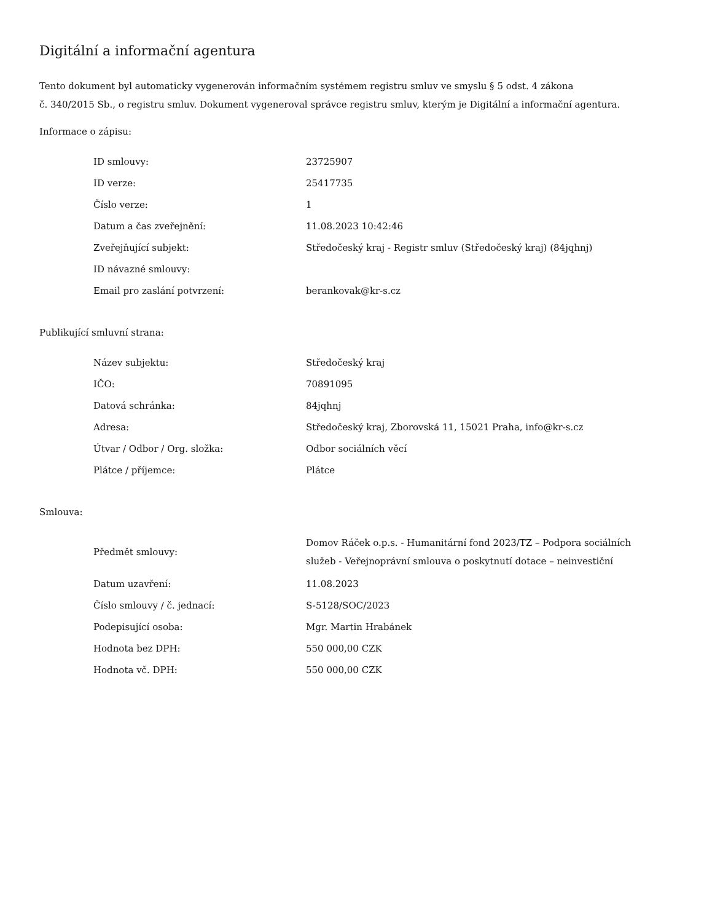Digitální a informační agentura
Tento dokument byl automaticky vygenerován informačním systémem registru smluv ve smyslu § 5 odst. 4 zákona
č. 340/2015 Sb., o registru smluv. Dokument vygeneroval správce registru smluv, kterým je Digitální a informační agentura.
Informace o zápisu:
| ID smlouvy: | 23725907 |
| ID verze: | 25417735 |
| Číslo verze: | 1 |
| Datum a čas zveřejnění: | 11.08.2023 10:42:46 |
| Zveřejňující subjekt: | Středočeský kraj - Registr smluv (Středočeský kraj) (84jqhnj) |
| ID návazné smlouvy: | |
| Email pro zaslání potvrzení: | berankovak@kr-s.cz |
Publikující smluvní strana:
| Název subjektu: | Středočeský kraj |
| IČO: | 70891095 |
| Datová schránka: | 84jqhnj |
| Adresa: | Středočeský kraj, Zborovská 11, 15021 Praha, info@kr-s.cz |
| Útvar / Odbor / Org. složka: | Odbor sociálních věcí |
| Plátce / příjemce: | Plátce |
Smlouva:
| Předmět smlouvy: | Domov Ráček o.p.s. - Humanitární fond 2023/TZ – Podpora sociálních služeb - Veřejnoprávní smlouva o poskytnutí dotace – neinvestiční |
| Datum uzavření: | 11.08.2023 |
| Číslo smlouvy / č. jednací: | S-5128/SOC/2023 |
| Podepisující osoba: | Mgr. Martin Hrabánek |
| Hodnota bez DPH: | 550 000,00 CZK |
| Hodnota vč. DPH: | 550 000,00 CZK |